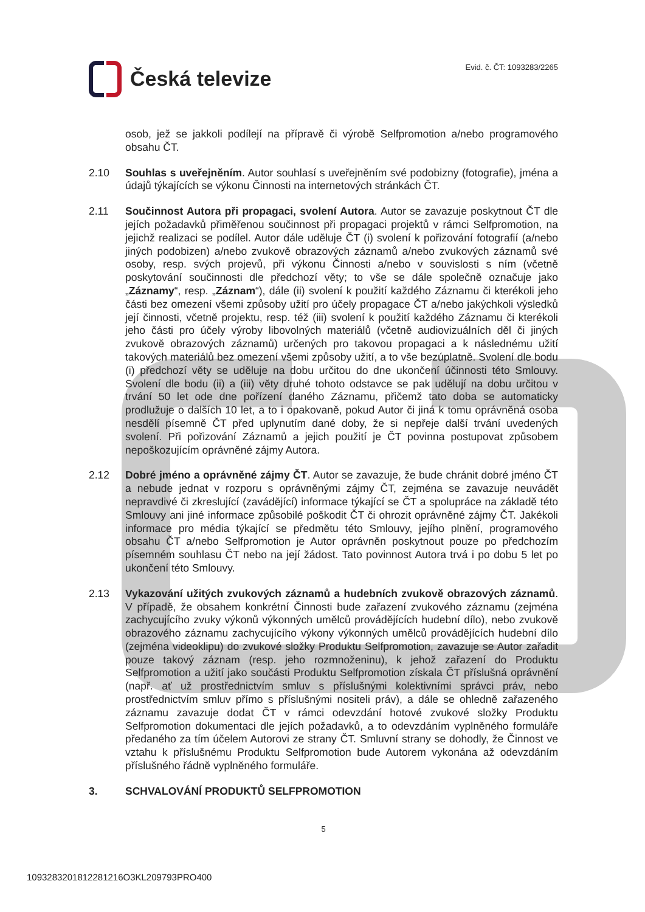Česká televize
Evid. č. ČT: 1093283/2265
osob, jež se jakkoli podílejí na přípravě či výrobě Selfpromotion a/nebo programového obsahu ČT.
2.10 Souhlas s uveřejněním. Autor souhlasí s uveřejněním své podobizny (fotografie), jména a údajů týkajících se výkonu Činnosti na internetových stránkách ČT.
2.11 Součinnost Autora při propagaci, svolení Autora. Autor se zavazuje poskytnout ČT dle jejích požadavků přiměřenou součinnost při propagaci projektů v rámci Selfpromotion, na jejichž realizaci se podílel. Autor dále uděluje ČT (i) svolení k pořizování fotografií (a/nebo jiných podobizen) a/nebo zvukově obrazových záznamů a/nebo zvukových záznamů své osoby, resp. svých projevů, při výkonu Činnosti a/nebo v souvislosti s ním (včetně poskytování součinnosti dle předchozí věty; to vše se dále společně označuje jako „Záznamy“, resp. „Záznam“), dále (ii) svolení k použití každého Záznamu či kterékoli jeho části bez omezení všemi způsoby užití pro účely propagace ČT a/nebo jakýchkoli výsledků její činnosti, včetně projektu, resp. též (iii) svolení k použití každého Záznamu či kterékoli jeho části pro účely výroby libovolných materiálů (včetně audiovizuálních děl či jiných zvukově obrazových záznamů) určených pro takovou propagaci a k následnému užití takových materiálů bez omezení všemi způsoby užití, a to vše bezúplatně. Svolení dle bodu (i) předchozí věty se uděluje na dobu určitou do dne ukončení účinnosti této Smlouvy. Svolení dle bodu (ii) a (iii) věty druhé tohoto odstavce se pak udělují na dobu určitou v trvání 50 let ode dne pořízení daného Záznamu, přičemž tato doba se automaticky prodlužuje o dalších 10 let, a to i opakovaně, pokud Autor či jiná k tomu oprávněná osoba nesdělí písemně ČT před uplynutím dané doby, že si nepřeje další trvání uvedených svolení. Při pořizování Záznamů a jejich použití je ČT povinna postupovat způsobem nepoškozujícím oprávněné zájmy Autora.
2.12 Dobré jméno a oprávněné zájmy ČT. Autor se zavazuje, že bude chránit dobré jméno ČT a nebude jednat v rozporu s oprávněnými zájmy ČT, zejména se zavazuje neuvádět nepravdivé či zkreslující (zavádějící) informace týkající se ČT a spolupráce na základě této Smlouvy ani jiné informace způsobilé poškodit ČT či ohrozit oprávněné zájmy ČT. Jakékoli informace pro média týkající se předmětu této Smlouvy, jejího plnění, programového obsahu ČT a/nebo Selfpromotion je Autor oprávněn poskytnout pouze po předchozím písemném souhlasu ČT nebo na její žádost. Tato povinnost Autora trvá i po dobu 5 let po ukončení této Smlouvy.
2.13 Vykazování užitých zvukových záznamů a hudebních zvukově obrazových záznamů. V případě, že obsahem konkrétní Činnosti bude zařazení zvukového záznamu (zejména zachycujícího zvuky výkonů výkonných umělců provádějících hudební dílo), nebo zvukově obrazového záznamu zachycujícího výkony výkonných umělců provádějících hudební dílo (zejména videoklipu) do zvukové složky Produktu Selfpromotion, zavazuje se Autor zařadit pouze takový záznam (resp. jeho rozmnoženinu), k jehož zařazení do Produktu Selfpromotion a užití jako součásti Produktu Selfpromotion získala ČT příslušná oprávnění (např. ať už prostřednictvím smluv s příslušnými kolektivními správci práv, nebo prostřednictvím smluv přímo s příslušnými nositeli práv), a dále se ohledně zařazeného záznamu zavazuje dodat ČT v rámci odevzdání hotové zvukové složky Produktu Selfpromotion dokumentaci dle jejích požadavků, a to odevzdáním vyplněného formuláře předaného za tím účelem Autorovi ze strany ČT. Smluvní strany se dohodly, že Činnost ve vztahu k příslušnému Produktu Selfpromotion bude Autorem vykonána až odevzdáním příslušného řádně vyplněného formuláře.
3. SCHVALOVÁNÍ PRODUKTŮ SELFPROMOTION
5
1093283201812281216O3KL209793PRO400